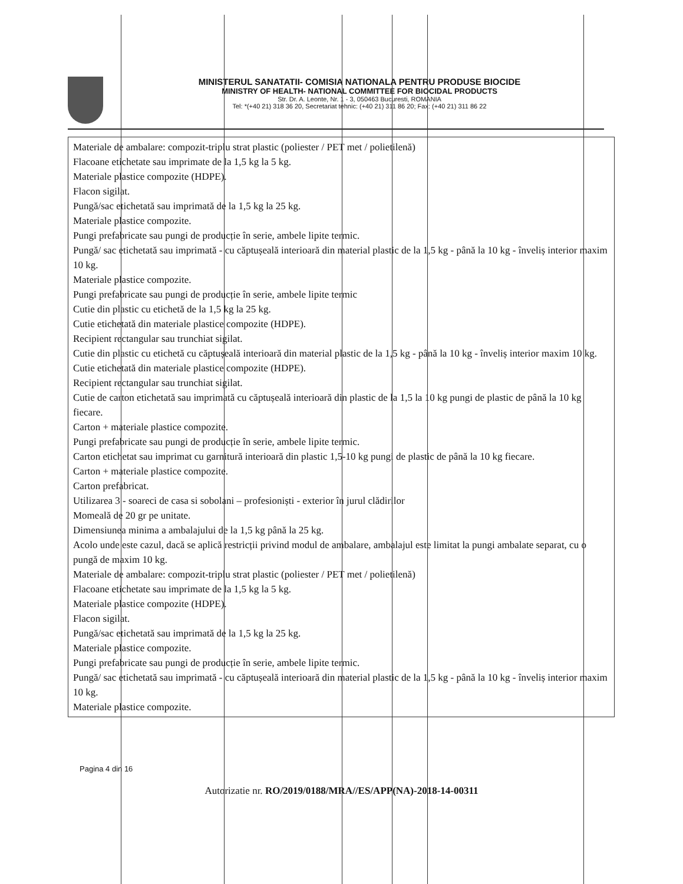MINISTERUL SANATATII- COMISIA NATIONALA PENTRU PRODUSE BIOCIDE
MINISTRY OF HEALTH- NATIONAL COMMITTEE FOR BIOCIDAL PRODUCTS
Str. Dr. A. Leonte, Nr. 1 - 3, 050463 Bucuresti, ROMANIA
Tel: *(+40 21) 318 36 20, Secretariat tehnic: (+40 21) 311 86 20; Fax: (+40 21) 311 86 22
Materiale de ambalare: compozit-triplu strat plastic (poliester / PET met / polietilenă)
Flacoane etichetate sau imprimate de la 1,5 kg la 5 kg.
Materiale plastice compozite (HDPE).
Flacon sigilat.
Pungă/sac etichetată sau imprimată de la 1,5 kg la 25 kg.
Materiale plastice compozite.
Pungi prefabricate sau pungi de producție în serie, ambele lipite termic.
Pungă/ sac etichetată sau imprimată - cu căptușeală interioară din material plastic de la 1,5 kg - până la 10 kg - înveliș interior maxim 10 kg.
Materiale plastice compozite.
Pungi prefabricate sau pungi de producție în serie, ambele lipite termic
Cutie din plastic cu etichetă de la 1,5 kg la 25 kg.
Cutie etichetată din materiale plastice compozite (HDPE).
Recipient rectangular sau trunchiat sigilat.
Cutie din plastic cu etichetă cu căptușeală interioară din material plastic de la 1,5 kg - până la 10 kg - înveliș interior maxim 10 kg.
Cutie etichetată din materiale plastice compozite (HDPE).
Recipient rectangular sau trunchiat sigilat.
Cutie de carton etichetată sau imprimată cu căptușeală interioară din plastic de la 1,5 la 10 kg pungi de plastic de până la 10 kg fiecare.
Carton + materiale plastice compozite.
Pungi prefabricate sau pungi de producție în serie, ambele lipite termic.
Carton etichetat sau imprimat cu garnitură interioară din plastic 1,5-10 kg pungi de plastic de până la 10 kg fiecare.
Carton + materiale plastice compozite.
Carton prefabricat.
Utilizarea 3 - soareci de casa si sobolani – profesioniști - exterior în jurul clădirilor
Momeală de 20 gr pe unitate.
Dimensiunea minima a ambalajului de la 1,5 kg până la 25 kg.
Acolo unde este cazul, dacă se aplică restricții privind modul de ambalare, ambalajul este limitat la pungi ambalate separat, cu o pungă de maxim 10 kg.
Materiale de ambalare: compozit-triplu strat plastic (poliester / PET met / polietilenă)
Flacoane etichetate sau imprimate de la 1,5 kg la 5 kg.
Materiale plastice compozite (HDPE).
Flacon sigilat.
Pungă/sac etichetată sau imprimată de la 1,5 kg la 25 kg.
Materiale plastice compozite.
Pungi prefabricate sau pungi de producție în serie, ambele lipite termic.
Pungă/ sac etichetată sau imprimată - cu căptușeală interioară din material plastic de la 1,5 kg - până la 10 kg - înveliș interior maxim 10 kg.
Materiale plastice compozite.
Pagina 4 din 16
Autorizatie nr. RO/2019/0188/MRA//ES/APP(NA)-2018-14-00311